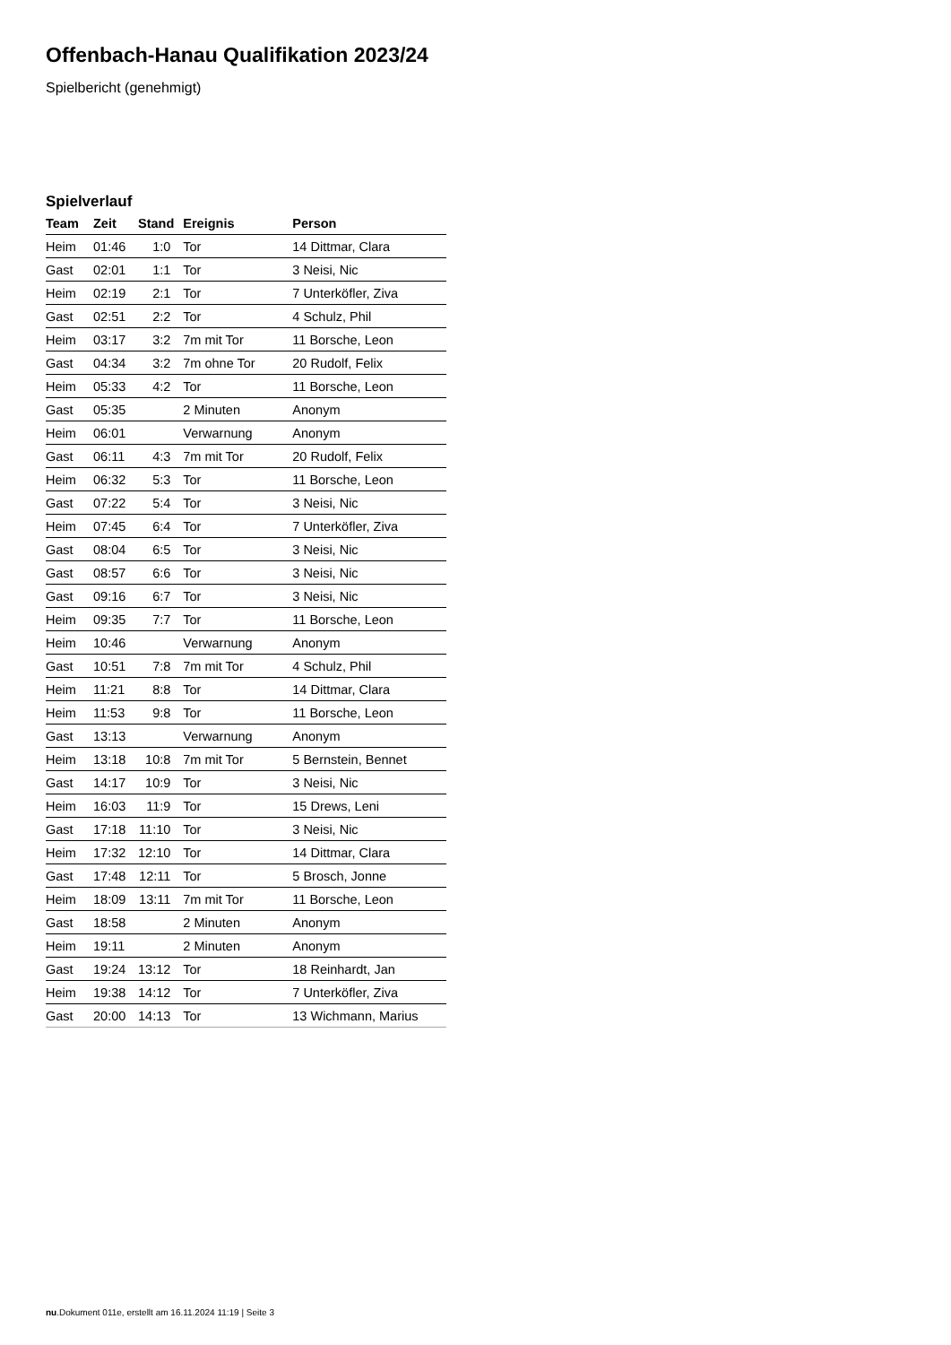Offenbach-Hanau Qualifikation 2023/24
Spielbericht (genehmigt)
Spielverlauf
| Team | Zeit | Stand | Ereignis | Person |
| --- | --- | --- | --- | --- |
| Heim | 01:46 | 1:0 | Tor | 14 Dittmar, Clara |
| Gast | 02:01 | 1:1 | Tor | 3 Neisi, Nic |
| Heim | 02:19 | 2:1 | Tor | 7 Unterköfler, Ziva |
| Gast | 02:51 | 2:2 | Tor | 4 Schulz, Phil |
| Heim | 03:17 | 3:2 | 7m mit Tor | 11 Borsche, Leon |
| Gast | 04:34 | 3:2 | 7m ohne Tor | 20 Rudolf, Felix |
| Heim | 05:33 | 4:2 | Tor | 11 Borsche, Leon |
| Gast | 05:35 | | 2 Minuten | Anonym |
| Heim | 06:01 | | Verwarnung | Anonym |
| Gast | 06:11 | 4:3 | 7m mit Tor | 20 Rudolf, Felix |
| Heim | 06:32 | 5:3 | Tor | 11 Borsche, Leon |
| Gast | 07:22 | 5:4 | Tor | 3 Neisi, Nic |
| Heim | 07:45 | 6:4 | Tor | 7 Unterköfler, Ziva |
| Gast | 08:04 | 6:5 | Tor | 3 Neisi, Nic |
| Gast | 08:57 | 6:6 | Tor | 3 Neisi, Nic |
| Gast | 09:16 | 6:7 | Tor | 3 Neisi, Nic |
| Heim | 09:35 | 7:7 | Tor | 11 Borsche, Leon |
| Heim | 10:46 | | Verwarnung | Anonym |
| Gast | 10:51 | 7:8 | 7m mit Tor | 4 Schulz, Phil |
| Heim | 11:21 | 8:8 | Tor | 14 Dittmar, Clara |
| Heim | 11:53 | 9:8 | Tor | 11 Borsche, Leon |
| Gast | 13:13 | | Verwarnung | Anonym |
| Heim | 13:18 | 10:8 | 7m mit Tor | 5 Bernstein, Bennet |
| Gast | 14:17 | 10:9 | Tor | 3 Neisi, Nic |
| Heim | 16:03 | 11:9 | Tor | 15 Drews, Leni |
| Gast | 17:18 | 11:10 | Tor | 3 Neisi, Nic |
| Heim | 17:32 | 12:10 | Tor | 14 Dittmar, Clara |
| Gast | 17:48 | 12:11 | Tor | 5 Brosch, Jonne |
| Heim | 18:09 | 13:11 | 7m mit Tor | 11 Borsche, Leon |
| Gast | 18:58 | | 2 Minuten | Anonym |
| Heim | 19:11 | | 2 Minuten | Anonym |
| Gast | 19:24 | 13:12 | Tor | 18 Reinhardt, Jan |
| Heim | 19:38 | 14:12 | Tor | 7 Unterköfler, Ziva |
| Gast | 20:00 | 14:13 | Tor | 13 Wichmann, Marius |
nu.Dokument 011e, erstellt am 16.11.2024 11:19 | Seite 3